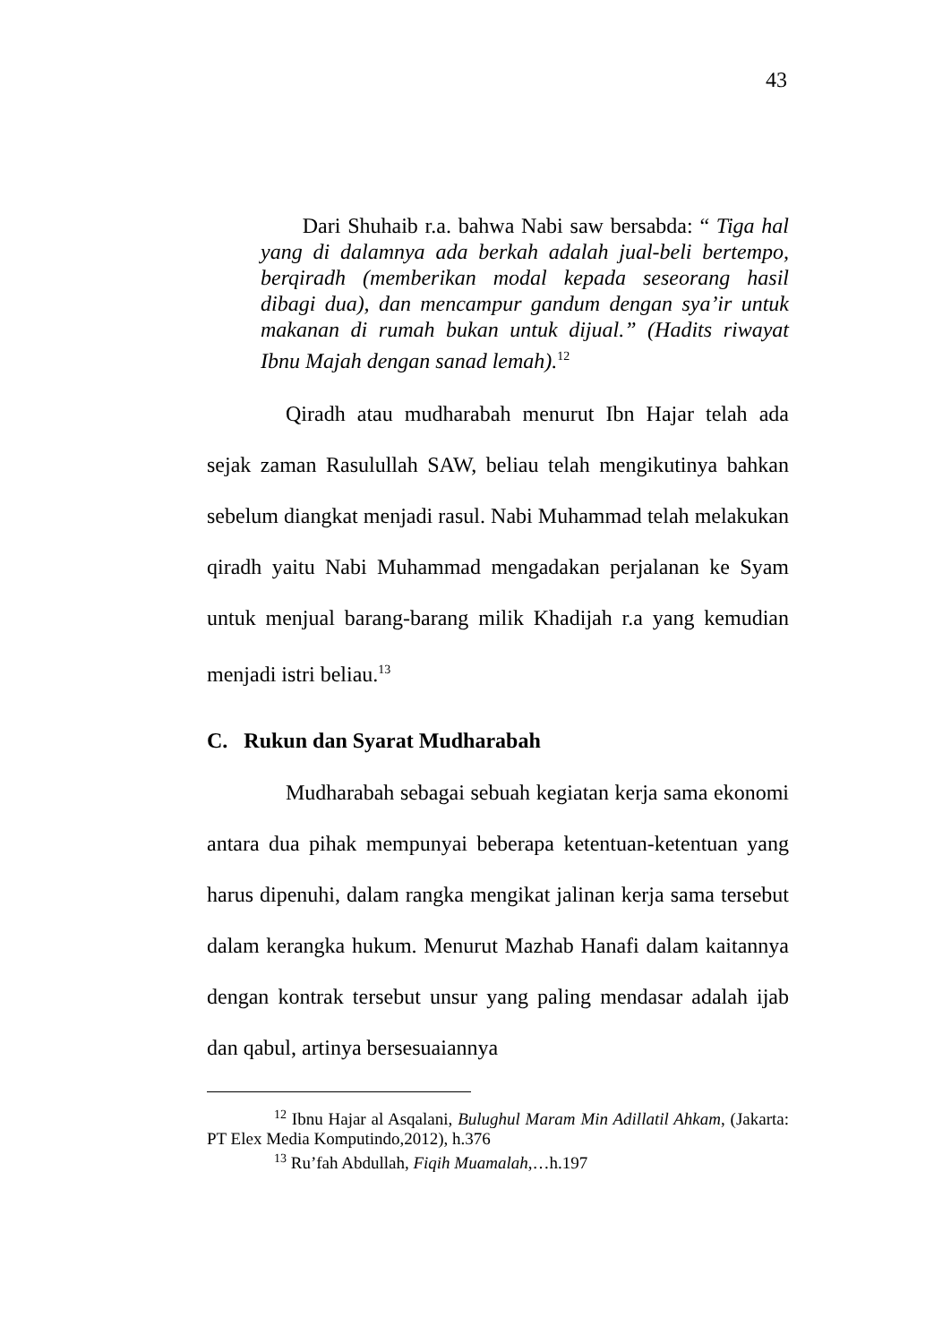43
Dari Shuhaib r.a. bahwa Nabi saw bersabda: “ Tiga hal yang di dalamnya ada berkah adalah jual-beli bertempo, berqiradh (memberikan modal kepada seseorang hasil dibagi dua), dan mencampur gandum dengan sya’ir untuk makanan di rumah bukan untuk dijual.” (Hadits riwayat Ibnu Majah dengan sanad lemah).<sup>12</sup>
Qiradh atau mudharabah menurut Ibn Hajar telah ada sejak zaman Rasulullah SAW, beliau telah mengikutinya bahkan sebelum diangkat menjadi rasul. Nabi Muhammad telah melakukan qiradh yaitu Nabi Muhammad mengadakan perjalanan ke Syam untuk menjual barang-barang milik Khadijah r.a yang kemudian menjadi istri beliau.<sup>13</sup>
C. Rukun dan Syarat Mudharabah
Mudharabah sebagai sebuah kegiatan kerja sama ekonomi antara dua pihak mempunyai beberapa ketentuan-ketentuan yang harus dipenuhi, dalam rangka mengikat jalinan kerja sama tersebut dalam kerangka hukum. Menurut Mazhab Hanafi dalam kaitannya dengan kontrak tersebut unsur yang paling mendasar adalah ijab dan qabul, artinya bersesuaiannya
<sup>12</sup> Ibnu Hajar al Asqalani, Bulughul Maram Min Adillatil Ahkam, (Jakarta: PT Elex Media Komputindo,2012), h.376
<sup>13</sup> Ru’fah Abdullah, Fiqih Muamalah,…h.197